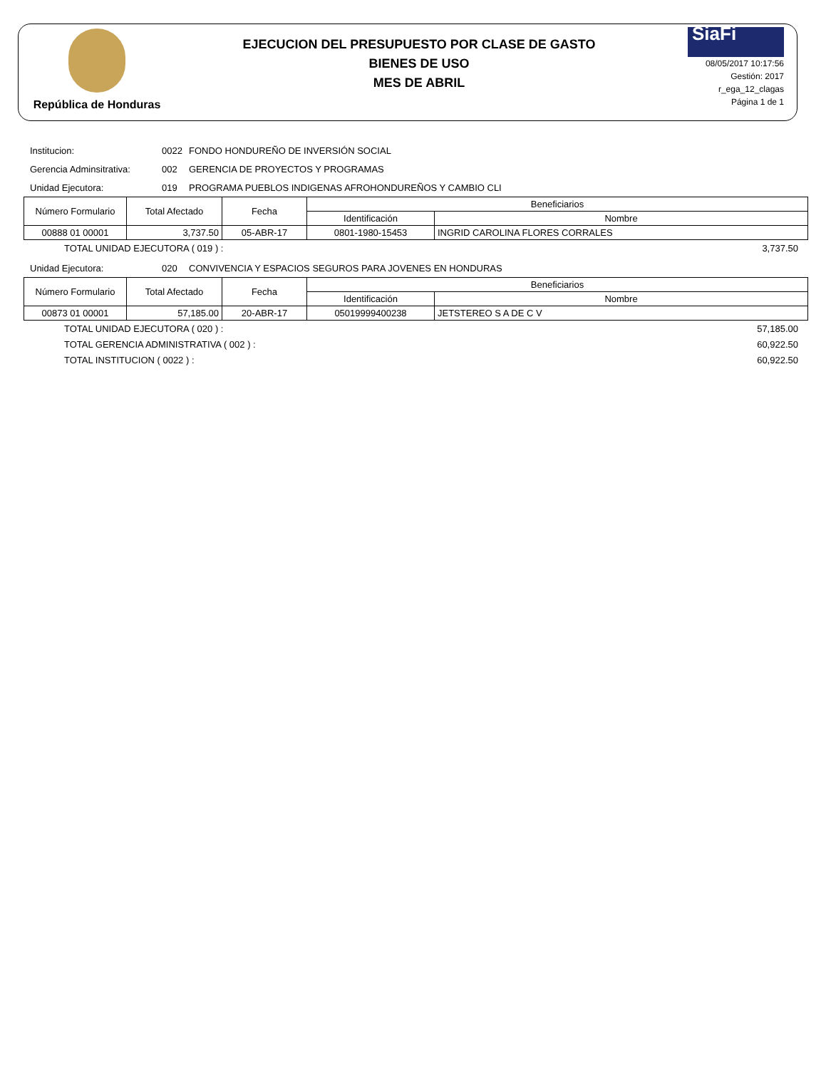República de Honduras
EJECUCION DEL PRESUPUESTO POR CLASE DE GASTO
BIENES DE USO
MES DE ABRIL
SiaFi
08/05/2017 10:17:56
Gestión: 2017
r_ega_12_clagas
Página 1 de 1
Institucion: 0022 FONDO HONDUREÑO DE INVERSIÓN SOCIAL
Gerencia Adminsitrativa: 002 GERENCIA DE PROYECTOS Y PROGRAMAS
Unidad Ejecutora: 019 PROGRAMA PUEBLOS INDIGENAS AFROHONDUREÑOS Y CAMBIO CLI
| Número Formulario | Total Afectado | Fecha | Beneficiarios | |
| --- | --- | --- | --- | --- |
| | | | Identificación | Nombre |
| 00888 01 00001 | 3,737.50 | 05-ABR-17 | 0801-1980-15453 | INGRID CAROLINA FLORES CORRALES |
TOTAL UNIDAD EJECUTORA ( 019 ) : 3,737.50
Unidad Ejecutora: 020 CONVIVENCIA Y ESPACIOS SEGUROS PARA JOVENES EN HONDURAS
| Número Formulario | Total Afectado | Fecha | Beneficiarios | |
| --- | --- | --- | --- | --- |
| | | | Identificación | Nombre |
| 00873 01 00001 | 57,185.00 | 20-ABR-17 | 05019999400238 | JETSTEREO S A DE C V |
TOTAL UNIDAD EJECUTORA ( 020 ) : 57,185.00
TOTAL GERENCIA ADMINISTRATIVA ( 002 ) : 60,922.50
TOTAL INSTITUCION ( 0022 ) : 60,922.50